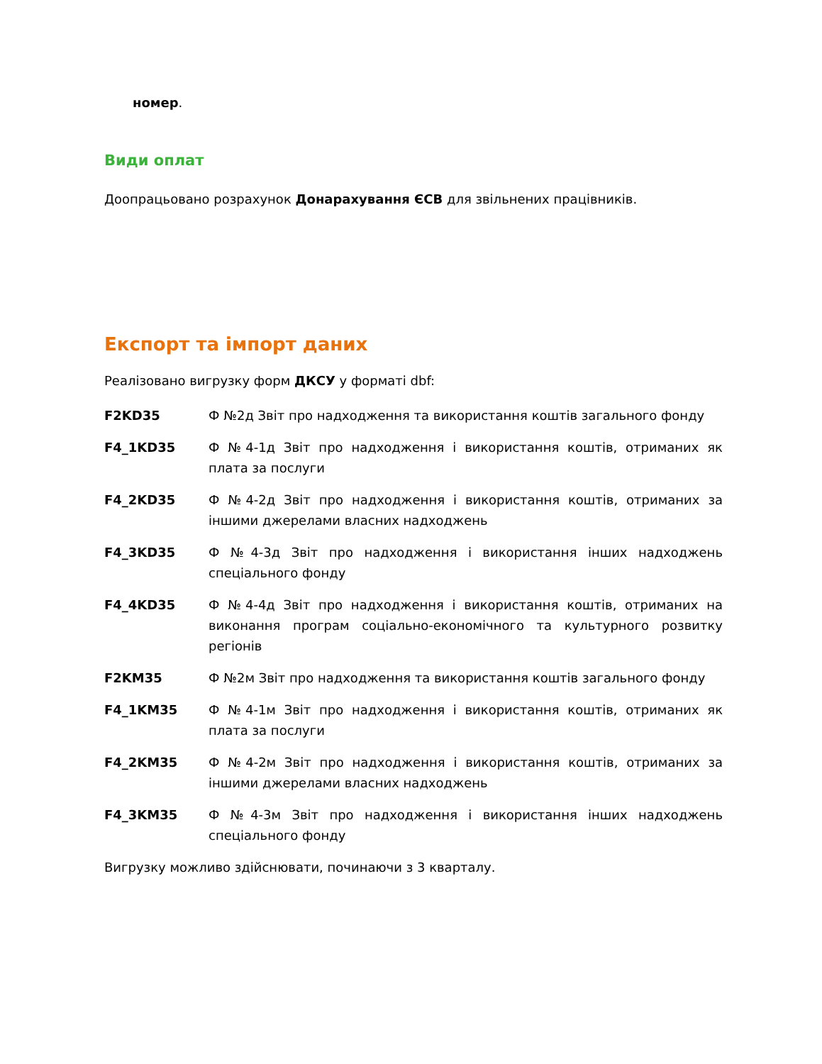номер.
Види оплат
Доопрацьовано розрахунок Донарахування ЄСВ для звільнених працівників.
Експорт та імпорт даних
Реалізовано вигрузку форм ДКСУ у форматі dbf:
| F2KD35 | Ф №2д Звіт про надходження та використання коштів загального фонду |
| F4_1KD35 | Ф №4-1д Звіт про надходження і використання коштів, отриманих як плата за послуги |
| F4_2KD35 | Ф №4-2д Звіт про надходження і використання коштів, отриманих за іншими джерелами власних надходжень |
| F4_3KD35 | Ф №4-3д Звіт про надходження і використання інших надходжень спеціального фонду |
| F4_4KD35 | Ф №4-4д Звіт про надходження і використання коштів, отриманих на виконання програм соціально-економічного та культурного розвитку регіонів |
| F2KM35 | Ф №2м Звіт про надходження та використання коштів загального фонду |
| F4_1KM35 | Ф №4-1м Звіт про надходження і використання коштів, отриманих як плата за послуги |
| F4_2KM35 | Ф №4-2м Звіт про надходження і використання коштів, отриманих за іншими джерелами власних надходжень |
| F4_3KM35 | Ф №4-3м Звіт про надходження і використання інших надходжень спеціального фонду |
Вигрузку можливо здійснювати, починаючи з 3 кварталу.